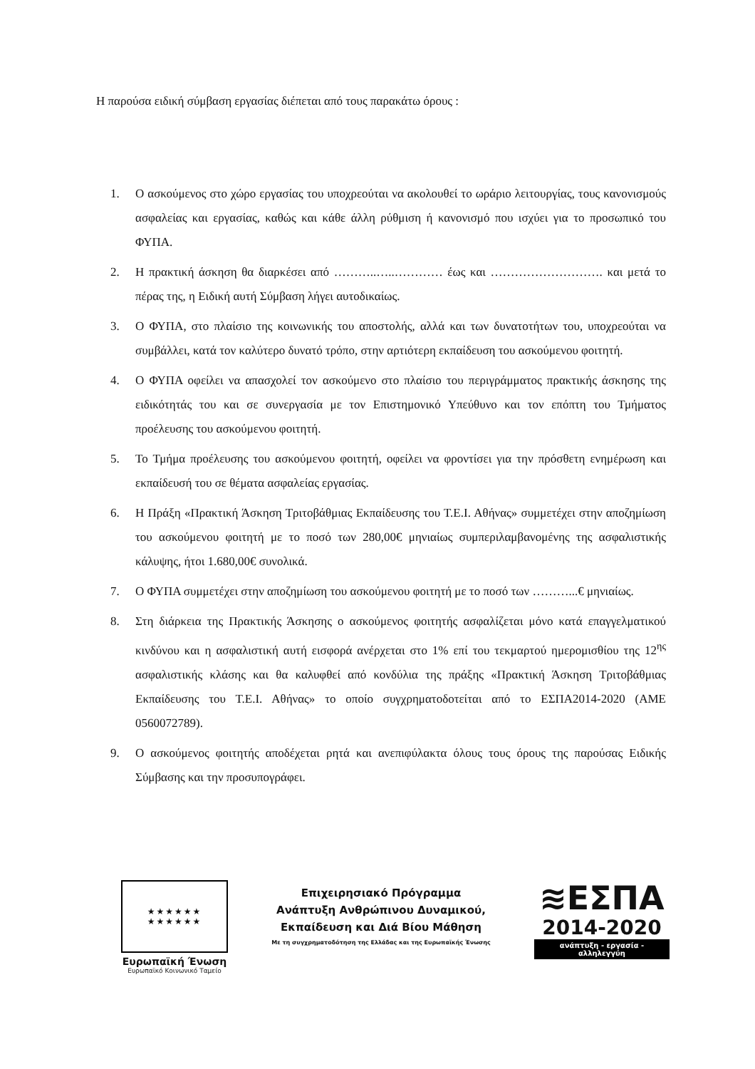Η παρούσα ειδική σύμβαση εργασίας διέπεται από τους παρακάτω όρους :
1. Ο ασκούμενος στο χώρο εργασίας του υποχρεούται να ακολουθεί το ωράριο λειτουργίας, τους κανονισμούς ασφαλείας και εργασίας, καθώς και κάθε άλλη ρύθμιση ή κανονισμό που ισχύει για το προσωπικό του ΦΥΠΑ.
2. Η πρακτική άσκηση θα διαρκέσει από ………..…..………… έως και ………………………. και μετά το πέρας της, η Ειδική αυτή Σύμβαση λήγει αυτοδικαίως.
3. Ο ΦΥΠΑ, στο πλαίσιο της κοινωνικής του αποστολής, αλλά και των δυνατοτήτων του, υποχρεούται να συμβάλλει, κατά τον καλύτερο δυνατό τρόπο, στην αρτιότερη εκπαίδευση του ασκούμενου φοιτητή.
4. Ο ΦΥΠΑ οφείλει να απασχολεί τον ασκούμενο στο πλαίσιο του περιγράμματος πρακτικής άσκησης της ειδικότητάς του και σε συνεργασία με τον Επιστημονικό Υπεύθυνο και τον επόπτη του Τμήματος προέλευσης του ασκούμενου φοιτητή.
5. Το Τμήμα προέλευσης του ασκούμενου φοιτητή, οφείλει να φροντίσει για την πρόσθετη ενημέρωση και εκπαίδευσή του σε θέματα ασφαλείας εργασίας.
6. Η Πράξη «Πρακτική Άσκηση Τριτοβάθμιας Εκπαίδευσης του Τ.Ε.Ι. Αθήνας» συμμετέχει στην αποζημίωση του ασκούμενου φοιτητή με το ποσό των 280,00€ μηνιαίως συμπεριλαμβανομένης της ασφαλιστικής κάλυψης, ήτοι 1.680,00€ συνολικά.
7. Ο ΦΥΠΑ συμμετέχει στην αποζημίωση του ασκούμενου φοιτητή με το ποσό των ………...€ μηνιαίως.
8. Στη διάρκεια της Πρακτικής Άσκησης ο ασκούμενος φοιτητής ασφαλίζεται μόνο κατά επαγγελματικού κινδύνου και η ασφαλιστική αυτή εισφορά ανέρχεται στο 1% επί του τεκμαρτού ημερομισθίου της 12<sup>ης</sup> ασφαλιστικής κλάσης και θα καλυφθεί από κονδύλια της πράξης «Πρακτική Άσκηση Τριτοβάθμιας Εκπαίδευσης του Τ.Ε.Ι. Αθήνας» το οποίο συγχρηματοδοτείται από το ΕΣΠΑ2014-2020 (ΑΜΕ 0560072789).
9. Ο ασκούμενος φοιτητής αποδέχεται ρητά και ανεπιφύλακτα όλους τους όρους της παρούσας Ειδικής Σύμβασης και την προσυπογράφει.
★★★★★★
★★★★★★
Ευρωπαϊκή Ένωση
Ευρωπαϊκό Κοινωνικό Ταμείο
Επιχειρησιακό Πρόγραμμα
Ανάπτυξη Ανθρώπινου Δυναμικού,
Εκπαίδευση και Διά Βίου Μάθηση
Με τη συγχρηματοδότηση της Ελλάδας και της Ευρωπαϊκής Ένωσης
≋ΕΣΠΑ
2014-2020
ανάπτυξη - εργασία - αλληλεγγύη